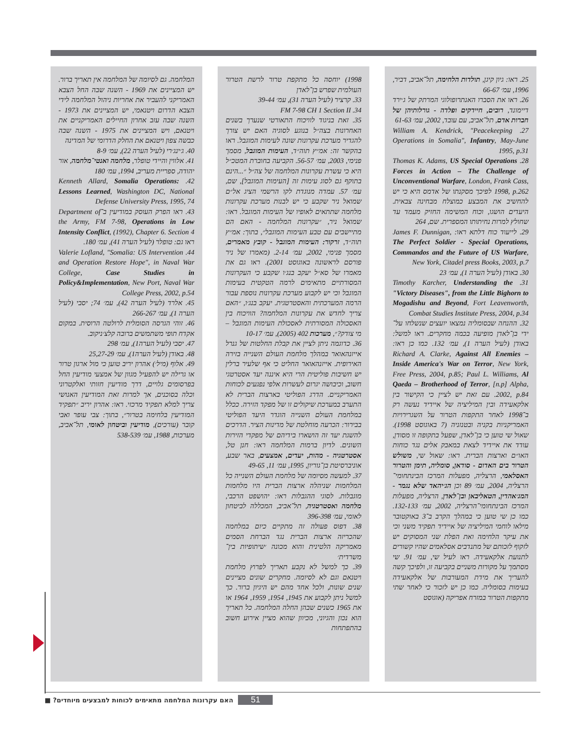25. ראו: גיון קיגן, תולדות הלחימה, תל־אביב, דביר, 1996, עמ׳ 66-67
26. ראו את הסברו האנתרופולוגי המרתק של ג׳ירד דיימונד, רובים, חיידקים ופלדה - גורלותיהן של חברות אדם, תל־אביב, עם עובד, 2002, עמ׳ 61-63
27. William A. Kendrick, "Peacekeeping Operations in Somalia", Infantry, May-June 1995, p.31
28. Thomas K. Adams, US Special Operations Forces in Action – The Challenge of Unconventional Warfare, London, Frank Cass, 1998, p.262 לפיכך מסקנתו של אדמס היא כי יש להחשיב את המבצע כמוצלח מבחינה צבאית. היעדים הושגו, וכוח המשימה החזיק מעמד עד שחולץ למרות נחיתותו המספרית. שם, 264
29. לייעוד כוח דלתא ראו: James F. Dunnigan, The Perfect Soldier - Special Operations, Commandos and the Future of US Warfare, New York, Citadel press Books, 2003, p.7
30. באודן (לעיל הערה 1), עמ׳ 23
31. Timothy Karcher, Understanding the "Victory Diseases", from the Little Bighorn to Mogadishu and Beyond, Fort Leavenworth, Combat Studies Institute Press, 2004, p.34
32. ההנחה שבסומליה נמצאו יועצים שנשלחו על־ידי בן־לאדן מופיעה בכמה מחקרים. ראו למשל: באודן (לעיל הערה 1), עמ׳ 132. כמו כן ראו: Richard A. Clarke, Against All Enemies – Inside America's War on Terror, New York, Free Press, 2004, p.85; Paul L. Williams, Al Qaeda – Brotherhood of Terror, [n.p] Alpha, 2002, p.84. עם זאת יש לציין כי הקישור בין אלקאעידה ובין המיליציה של איידיד נעשה רק ב־1998 לאחר התקפות הטרור על השגרירויות האמריקניות בקניה ובטנזניה (7 באוגוסט 1998). שאול שי טוען כי בן־לאדן, שפעל בתקופה זו מסודן, עודד את איידיד לצאת במאבק אלים נגד כוחות האו״ם וארצות הברית. ראו: שאול שי, משולש הטרור בים האדום - סודאן, סומליה, תימן והטרור האסלאמי, הרצליה, מפעלות המרכז הבינתחומי־הרצליה, 2004, עמ׳ 89 וכן הג׳יהאד שלא נגמר - המג׳אהדין, הטאליבאן ובן־לאדן, הרצליה, מפעלות המרכז הבינתחומי־הרצליה, 2002, עמ׳ 132-133. כמו כן שי טוען כי במהלך הקרב ב־3 באוקטובר מילאו לוחמי המיליציה של איידיד תפקיד משני וכי את עיקר הלחימה ואת הפלת שני המסוקים יש לזקוף לזכותם של מתנדבים אסלאמים שהיו קשורים לתנועת אלקאעידה. ראו לעיל שי, עמ׳ 91. שי מסתמך על מקורות משניים בקביעה זו, ולפיכך קשה להעריך את מידת המעורבות של אלקאעידה בעימות בסומליה. כמו כן יש לזכור כי לאחר שתי מתקפות הטרור במזרח אפריקה (אוגוסט
1998) יוחסה כל מתקפת טרור לרשת הטרור העולמית שפרש בן־לאדן
33. קרציר (לעיל הערה 31), עמ׳ 39-44
34. FM 7-98 CH 1 Section II
35. זאת בניגוד לוויכוח התאורטי שנערך בשנים האחרונות בצה״ל בנוגע לסוגיה האם יש צורך להגדיר מערכת עקרונות שונה לעימות המוגבל. ראו בהקשר זה: אמ״ץ תוה״ד, העימות המוגבל, מסמך פנימי, 2003, עמ׳ 56-57. הקביעה בחוברת המטכ״ל היא כי עשרת עקרונות המלחמה של צה״ל ״...הינם בתוקף גם לסוג עימות זה [העימות המוגבל], שם, עמ׳ 57. עמדה מנוגדת לקו הרשמי הציג אל״ם שמואל ניר שקבע כי יש לבנות מערכת עקרונות מלחמה שתתאים לאופיו של העימות המוגבל. ראו: שמואל ניר, ״עקרונות המלחמה - האם הם מתיישבים עם טבע העימות המוגבל״, בתוך: אמ״ץ תוה״ד, זרקור: העימות המוגבל - קובץ מאמרים, מסמך פנימי, 2002, עמ׳ 2-14. (מאמרו של ניר פורסם לראשונה באוגוסט 2001). ראו גם את מאמרו של סא״ל יעקב בנג׳ו שקבע כי העקרונות המסורתיים מתאימים לרמה הטקטית בעימות המוגבל וכי יש לקבוע מערכת עקרונות נוספת עבור הרמה המערכתית והאסטרטגית. יעקב בנג׳ו, ״האם צריך לחדש את עקרונות המלחמה? הוויכוח בין האסכולה המסורתית לאסכולת העימות המוגבל – מי צודק?״, מערכות 402 (2005), עמ׳ 10-17
36. כדוגמה ניתן לציין את קבלת החלטות של גנרל אייזנהאואר במהלך מלחמת העולם השנייה בזירה האירופית. אייזנהאואר החליט כי אף שלעיר ברלין יש חשיבות פוליטית הרי היא איננה יעד אסטרטגי חשוב, וכיבושה יגרום לעשרות אלפי נפגעים לכוחות האמריקניים. הדרג הפוליטי בארצות הברית לא התערב במערכת שיקולים זו של מפקד הזירה. ככלל במלחמת העולם השנייה הוגדר היעד הפוליטי בבירור: הכרעה מוחלטת של מדינות הציר. הדרכים להשגת יעד זה הושארו בידיהם של מפקדי הזירות השונים. לדיון ברמות המלחמה ראו: חנן טל, אסטרטגיה - מהות, יעדים, אמצעים, באר שבע, אוניברסיטת בן־גוריון, 1995, עמ׳ 11, 49-65
37. למעשה מסיומה של מלחמת העולם השנייה כל המלחמות שניהלה ארצות הברית היו מלחמות מוגבלות. לסוגי ההגבלות ראו: יהושפט הרכבי, מלחמה ואסטרטגיה, תל־אביב, המכללה לביטחון לאומי, עמ׳ 396-398
38. דפוס פעולה זה מתקיים כיום במלחמה שהכריזה ארצות הברית נגד הברחת הסמים מאמריקה הלטינית והוא מכונה ׳שיתופיות בין־משרדית׳
39. כך למשל לא נקבע תאריך לפרוץ מלחמת ויטנאם וגם לא לסיומה. מחקרים שונים מציינים שנים שונות, ולכל אחד מהם יש היגיון ברור. כך למשל ניתן לקבוע את 1945, 1954, 1959, 1964 או את 1965 כשנים שבהן החלה המלחמה. כל תאריך הוא נכון והגיוני, מכיוון שהוא מציין אירוע חשוב בהתפתחות
המלחמה. גם לסיומה של המלחמה אין תאריך ברור. יש המציינים את 1969 - השנה שבה החל הצבא האמריקני להעביר את אחריות ניהול המלחמה לידי הצבא הדרום ויטנאמי, יש המציינים את 1973 - השנה שבה עזב אחרון החיילים האמריקניים את ויטנאם, ויש המציינים את 1975 - השנה שבה כבשה צפון ויטנאם את החלק הדרומי של המדינה
40. ג׳ינג׳רי (לעיל הערה 22), עמ׳ 8-9
41. אלווין והיידי טופלר, מלחמה ואנטי־מלחמה, אור יהודה, ספריית מעריב, 1994, עמ׳ 180
42. Kenneth Allard, Somalia Operations: Lessons Learned, Washington DC, National Defense University Press, 1995, 74
43. ראו הפרק העוסק במודיעין ב־Department of the Army, FM 7-98, Operations in Low Intensity Conflict, (1992), Chapter 6. Section 4 ראו גם: טופלר (לעיל הערה 41), עמ׳ 180.
44. Valerie Lofland, "Somalia: US Intervention and Operation Restore Hope", in Naval War College, Case Studies in Policy&Implementation, New Port, Naval War College Press, 2002, p.54
45. אלרד (לעיל הערה 42), עמ׳ 74; יסבי (לעיל הערה 1), עמ׳ 266-267
46. זוהי הגרסה הסומלית לרולטה הרוסית. במקום אקדח תופי משתמשים ברובה קלצ׳ניקוב.
47. יסבי (לעיל הערה1), עמ׳ 298
48. באודן (לעיל הערה1), עמ׳ 25,27-29
49. אלוף (מיל׳) אהרון יריב טוען כי מול ארגון טרור או גרילה יש להפעיל מגוון של אמצעי מודיעין החל בפרסומים גלויים, דרך מודיעין חזותי ואלקטרוני וכלה בסוכנים, אך למרות זאת המודיעין האנושי צריך למלא תפקיד מרכזי. ראו: אהרון יריב ״תפקיד המודיעין בלחימה בטרור״, בתוך: צבי עופר ואבי קובר (עורכים), מודיעין וביטחון לאומי, תל־אביב, מערכות, 1988, עמ׳ 538-539
האם עקרונות המלחמה מתאימים לכוחות למבצעים מיוחדים? ■
51